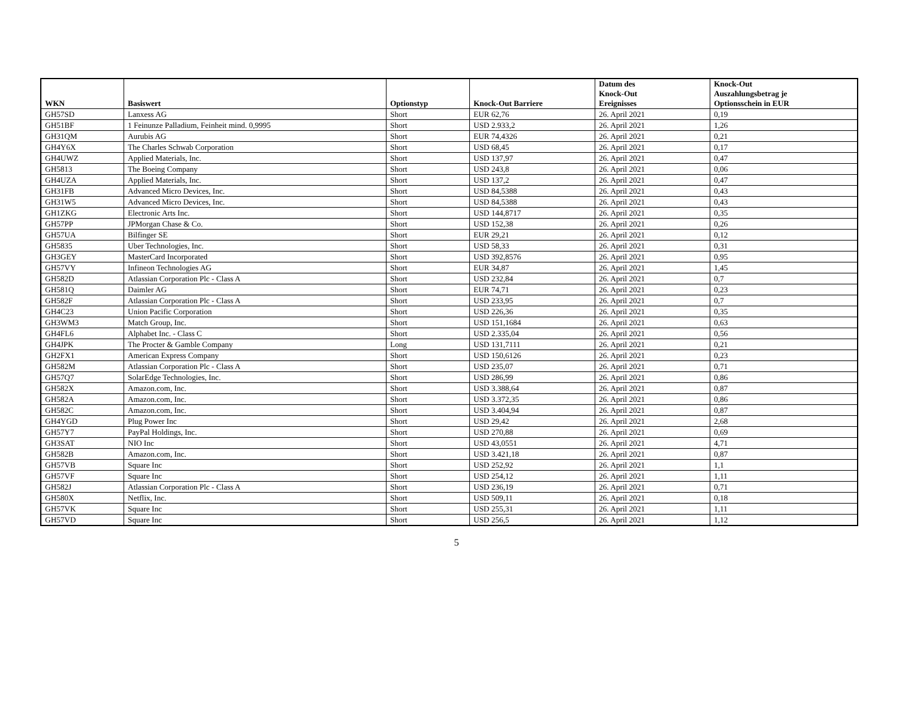| WKN | Basiswert | Optionstyp | Knock-Out Barriere | Datum des Knock-Out Ereignisses | Knock-Out Auszahlungsbetrag je Optionsschein in EUR |
| --- | --- | --- | --- | --- | --- |
| GH57SD | Lanxess AG | Short | EUR 62,76 | 26. April 2021 | 0,19 |
| GH51BF | 1 Feinunze Palladium, Feinheit mind. 0,9995 | Short | USD 2.933,2 | 26. April 2021 | 1,26 |
| GH31QM | Aurubis AG | Short | EUR 74,4326 | 26. April 2021 | 0,21 |
| GH4Y6X | The Charles Schwab Corporation | Short | USD 68,45 | 26. April 2021 | 0,17 |
| GH4UWZ | Applied Materials, Inc. | Short | USD 137,97 | 26. April 2021 | 0,47 |
| GH5813 | The Boeing Company | Short | USD 243,8 | 26. April 2021 | 0,06 |
| GH4UZA | Applied Materials, Inc. | Short | USD 137,2 | 26. April 2021 | 0,47 |
| GH31FB | Advanced Micro Devices, Inc. | Short | USD 84,5388 | 26. April 2021 | 0,43 |
| GH31W5 | Advanced Micro Devices, Inc. | Short | USD 84,5388 | 26. April 2021 | 0,43 |
| GH1ZKG | Electronic Arts Inc. | Short | USD 144,8717 | 26. April 2021 | 0,35 |
| GH57PP | JPMorgan Chase & Co. | Short | USD 152,38 | 26. April 2021 | 0,26 |
| GH57UA | Bilfinger SE | Short | EUR 29,21 | 26. April 2021 | 0,12 |
| GH5835 | Uber Technologies, Inc. | Short | USD 58,33 | 26. April 2021 | 0,31 |
| GH3GEY | MasterCard Incorporated | Short | USD 392,8576 | 26. April 2021 | 0,95 |
| GH57VY | Infineon Technologies AG | Short | EUR 34,87 | 26. April 2021 | 1,45 |
| GH582D | Atlassian Corporation Plc - Class A | Short | USD 232,84 | 26. April 2021 | 0,7 |
| GH581Q | Daimler AG | Short | EUR 74,71 | 26. April 2021 | 0,23 |
| GH582F | Atlassian Corporation Plc - Class A | Short | USD 233,95 | 26. April 2021 | 0,7 |
| GH4C23 | Union Pacific Corporation | Short | USD 226,36 | 26. April 2021 | 0,35 |
| GH3WM3 | Match Group, Inc. | Short | USD 151,1684 | 26. April 2021 | 0,63 |
| GH4FL6 | Alphabet Inc. - Class C | Short | USD 2.335,04 | 26. April 2021 | 0,56 |
| GH4JPK | The Procter & Gamble Company | Long | USD 131,7111 | 26. April 2021 | 0,21 |
| GH2FX1 | American Express Company | Short | USD 150,6126 | 26. April 2021 | 0,23 |
| GH582M | Atlassian Corporation Plc - Class A | Short | USD 235,07 | 26. April 2021 | 0,71 |
| GH57Q7 | SolarEdge Technologies, Inc. | Short | USD 286,99 | 26. April 2021 | 0,86 |
| GH582X | Amazon.com, Inc. | Short | USD 3.388,64 | 26. April 2021 | 0,87 |
| GH582A | Amazon.com, Inc. | Short | USD 3.372,35 | 26. April 2021 | 0,86 |
| GH582C | Amazon.com, Inc. | Short | USD 3.404,94 | 26. April 2021 | 0,87 |
| GH4YGD | Plug Power Inc | Short | USD 29,42 | 26. April 2021 | 2,68 |
| GH57Y7 | PayPal Holdings, Inc. | Short | USD 270,88 | 26. April 2021 | 0,69 |
| GH3SAT | NIO Inc | Short | USD 43,0551 | 26. April 2021 | 4,71 |
| GH582B | Amazon.com, Inc. | Short | USD 3.421,18 | 26. April 2021 | 0,87 |
| GH57VB | Square Inc | Short | USD 252,92 | 26. April 2021 | 1,1 |
| GH57VF | Square Inc | Short | USD 254,12 | 26. April 2021 | 1,11 |
| GH582J | Atlassian Corporation Plc - Class A | Short | USD 236,19 | 26. April 2021 | 0,71 |
| GH580X | Netflix, Inc. | Short | USD 509,11 | 26. April 2021 | 0,18 |
| GH57VK | Square Inc | Short | USD 255,31 | 26. April 2021 | 1,11 |
| GH57VD | Square Inc | Short | USD 256,5 | 26. April 2021 | 1,12 |
5